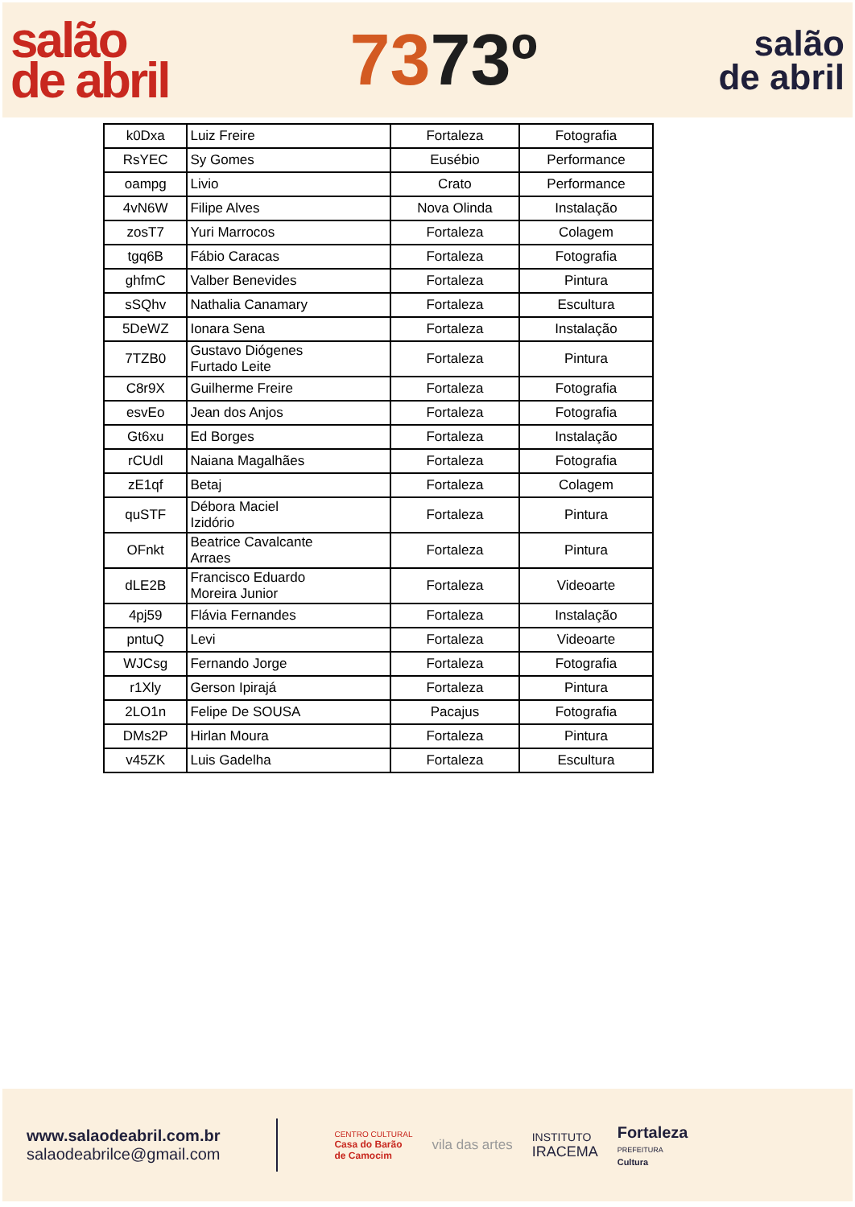salão
de abril
7373º
salão
de abril
| k0Dxa | Luiz Freire | Fortaleza | Fotografia |
| RsYEC | Sy Gomes | Eusébio | Performance |
| oampg | Livio | Crato | Performance |
| 4vN6W | Filipe Alves | Nova Olinda | Instalação |
| zosT7 | Yuri Marrocos | Fortaleza | Colagem |
| tgq6B | Fábio Caracas | Fortaleza | Fotografia |
| ghfmC | Valber Benevides | Fortaleza | Pintura |
| sSQhv | Nathalia Canamary | Fortaleza | Escultura |
| 5DeWZ | Ionara Sena | Fortaleza | Instalação |
| 7TZB0 | Gustavo Diógenes Furtado Leite | Fortaleza | Pintura |
| C8r9X | Guilherme Freire | Fortaleza | Fotografia |
| esvEo | Jean dos Anjos | Fortaleza | Fotografia |
| Gt6xu | Ed Borges | Fortaleza | Instalação |
| rCUdl | Naiana Magalhães | Fortaleza | Fotografia |
| zE1qf | Betaj | Fortaleza | Colagem |
| quSTF | Débora Maciel Izidório | Fortaleza | Pintura |
| OFnkt | Beatrice Cavalcante Arraes | Fortaleza | Pintura |
| dLE2B | Francisco Eduardo Moreira Junior | Fortaleza | Videoarte |
| 4pj59 | Flávia Fernandes | Fortaleza | Instalação |
| pntuQ | Levi | Fortaleza | Videoarte |
| WJCsg | Fernando Jorge | Fortaleza | Fotografia |
| r1Xly | Gerson Ipirajá | Fortaleza | Pintura |
| 2LO1n | Felipe De SOUSA | Pacajus | Fotografia |
| DMs2P | Hirlan Moura | Fortaleza | Pintura |
| v45ZK | Luis Gadelha | Fortaleza | Escultura |
www.salaodeabril.com.br
salaodeabrilce@gmail.com
CENTRO CULTURAL
Casa do Barão
de Camocim
vila das artes
INSTITUTO
IRACEMA
Fortaleza
PREFEITURA
Cultura